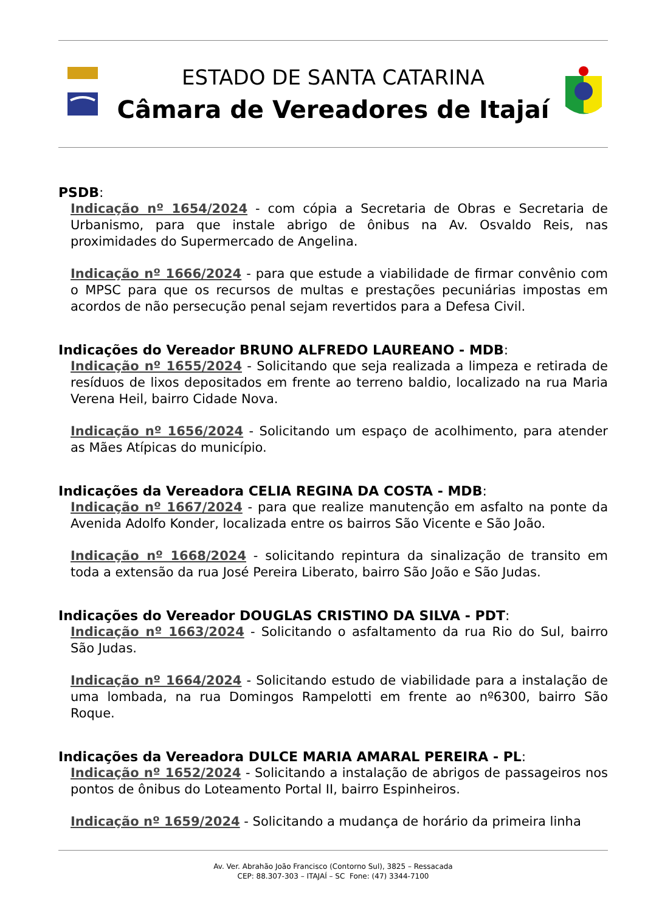ESTADO DE SANTA CATARINA
Câmara de Vereadores de Itajaí
PSDB:
Indicação nº 1654/2024 - com cópia a Secretaria de Obras e Secretaria de Urbanismo, para que instale abrigo de ônibus na Av. Osvaldo Reis, nas proximidades do Supermercado de Angelina.
Indicação nº 1666/2024 - para que estude a viabilidade de firmar convênio com o MPSC para que os recursos de multas e prestações pecuniárias impostas em acordos de não persecução penal sejam revertidos para a Defesa Civil.
Indicações do Vereador BRUNO ALFREDO LAUREANO - MDB:
Indicação nº 1655/2024 - Solicitando que seja realizada a limpeza e retirada de resíduos de lixos depositados em frente ao terreno baldio, localizado na rua Maria Verena Heil, bairro Cidade Nova.
Indicação nº 1656/2024 - Solicitando um espaço de acolhimento, para atender as Mães Atípicas do município.
Indicações da Vereadora CELIA REGINA DA COSTA - MDB:
Indicação nº 1667/2024 - para que realize manutenção em asfalto na ponte da Avenida Adolfo Konder, localizada entre os bairros São Vicente e São João.
Indicação nº 1668/2024 - solicitando repintura da sinalização de transito em toda a extensão da rua José Pereira Liberato, bairro São João e São Judas.
Indicações do Vereador DOUGLAS CRISTINO DA SILVA - PDT:
Indicação nº 1663/2024 - Solicitando o asfaltamento da rua Rio do Sul, bairro São Judas.
Indicação nº 1664/2024 - Solicitando estudo de viabilidade para a instalação de uma lombada, na rua Domingos Rampelotti em frente ao nº6300, bairro São Roque.
Indicações da Vereadora DULCE MARIA AMARAL PEREIRA - PL:
Indicação nº 1652/2024 - Solicitando a instalação de abrigos de passageiros nos pontos de ônibus do Loteamento Portal II, bairro Espinheiros.
Indicação nº 1659/2024 - Solicitando a mudança de horário da primeira linha
Av. Ver. Abrahão João Francisco (Contorno Sul), 3825 – Ressacada
CEP: 88.307-303 – ITAJAÍ – SC Fone: (47) 3344-7100